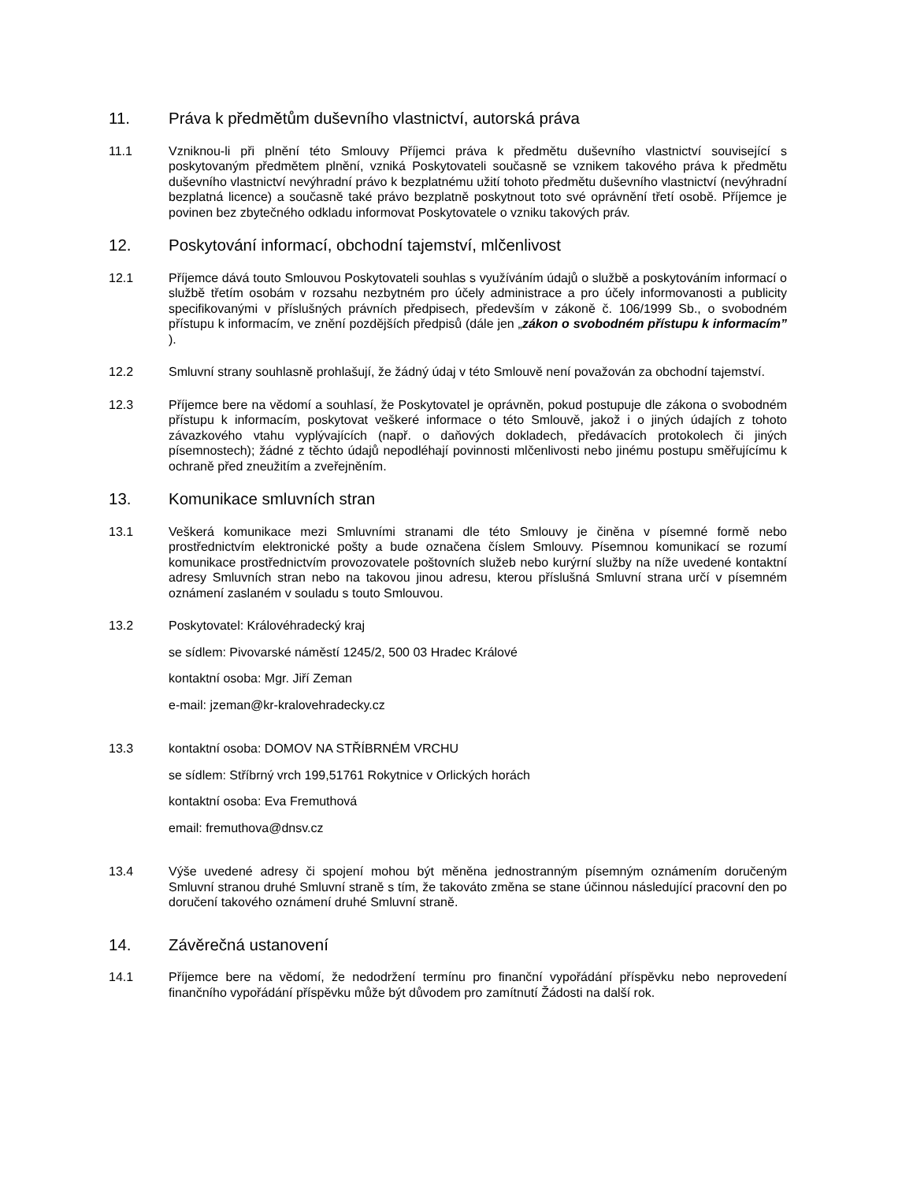11. Práva k předmětům duševního vlastnictví, autorská práva
11.1 Vzniknou-li při plnění této Smlouvy Příjemci práva k předmětu duševního vlastnictví související s poskytovaným předmětem plnění, vzniká Poskytovateli současně se vznikem takového práva k předmětu duševního vlastnictví nevýhradní právo k bezplatnému užití tohoto předmětu duševního vlastnictví (nevýhradní bezplatná licence) a současně také právo bezplatně poskytnout toto své oprávnění třetí osobě. Příjemce je povinen bez zbytečného odkladu informovat Poskytovatele o vzniku takových práv.
12. Poskytování informací, obchodní tajemství, mlčenlivost
12.1 Příjemce dává touto Smlouvou Poskytovateli souhlas s využíváním údajů o službě a poskytováním informací o službě třetím osobám v rozsahu nezbytném pro účely administrace a pro účely informovanosti a publicity specifikovanými v příslušných právních předpisech, především v zákoně č. 106/1999 Sb., o svobodném přístupu k informacím, ve znění pozdějších předpisů (dále jen „zákon o svobodném přístupu k informacím” ).
12.2 Smluvní strany souhlasně prohlašují, že žádný údaj v této Smlouvě není považován za obchodní tajemství.
12.3 Příjemce bere na vědomí a souhlasí, že Poskytovatel je oprávněn, pokud postupuje dle zákona o svobodném přístupu k informacím, poskytovat veškeré informace o této Smlouvě, jakož i o jiných údajích z tohoto závazkového vtahu vyplývajících (např. o daňových dokladech, předávacích protokolech či jiných písemnostech); žádné z těchto údajů nepodléhají povinnosti mlčenlivosti nebo jinému postupu směřujícímu k ochraně před zneužitím a zveřejněním.
13. Komunikace smluvních stran
13.1 Veškerá komunikace mezi Smluvními stranami dle této Smlouvy je činěna v písemné formě nebo prostřednictvím elektronické pošty a bude označena číslem Smlouvy. Písemnou komunikací se rozumí komunikace prostřednictvím provozovatele poštovních služeb nebo kurýrní služby na níže uvedené kontaktní adresy Smluvních stran nebo na takovou jinou adresu, kterou příslušná Smluvní strana určí v písemném oznámení zaslaném v souladu s touto Smlouvou.
13.2 Poskytovatel: Královéhradecký kraj
se sídlem: Pivovarské náměstí 1245/2, 500 03 Hradec Králové
kontaktní osoba: Mgr. Jiří Zeman
e-mail: jzeman@kr-kralovehradecky.cz
13.3 kontaktní osoba: DOMOV NA STŘÍBRNÉM VRCHU
se sídlem: Stříbrný vrch 199,51761 Rokytnice v Orlických horách
kontaktní osoba: Eva Fremuthová
email: fremuthova@dnsv.cz
13.4 Výše uvedené adresy či spojení mohou být měněna jednostranným písemným oznámením doručeným Smluvní stranou druhé Smluvní straně s tím, že takováto změna se stane účinnou následující pracovní den po doručení takového oznámení druhé Smluvní straně.
14. Závěrečná ustanovení
14.1 Příjemce bere na vědomí, že nedodržení termínu pro finanční vypořádání příspěvku nebo neprovedení finančního vypořádání příspěvku může být důvodem pro zamítnutí Žádosti na další rok.